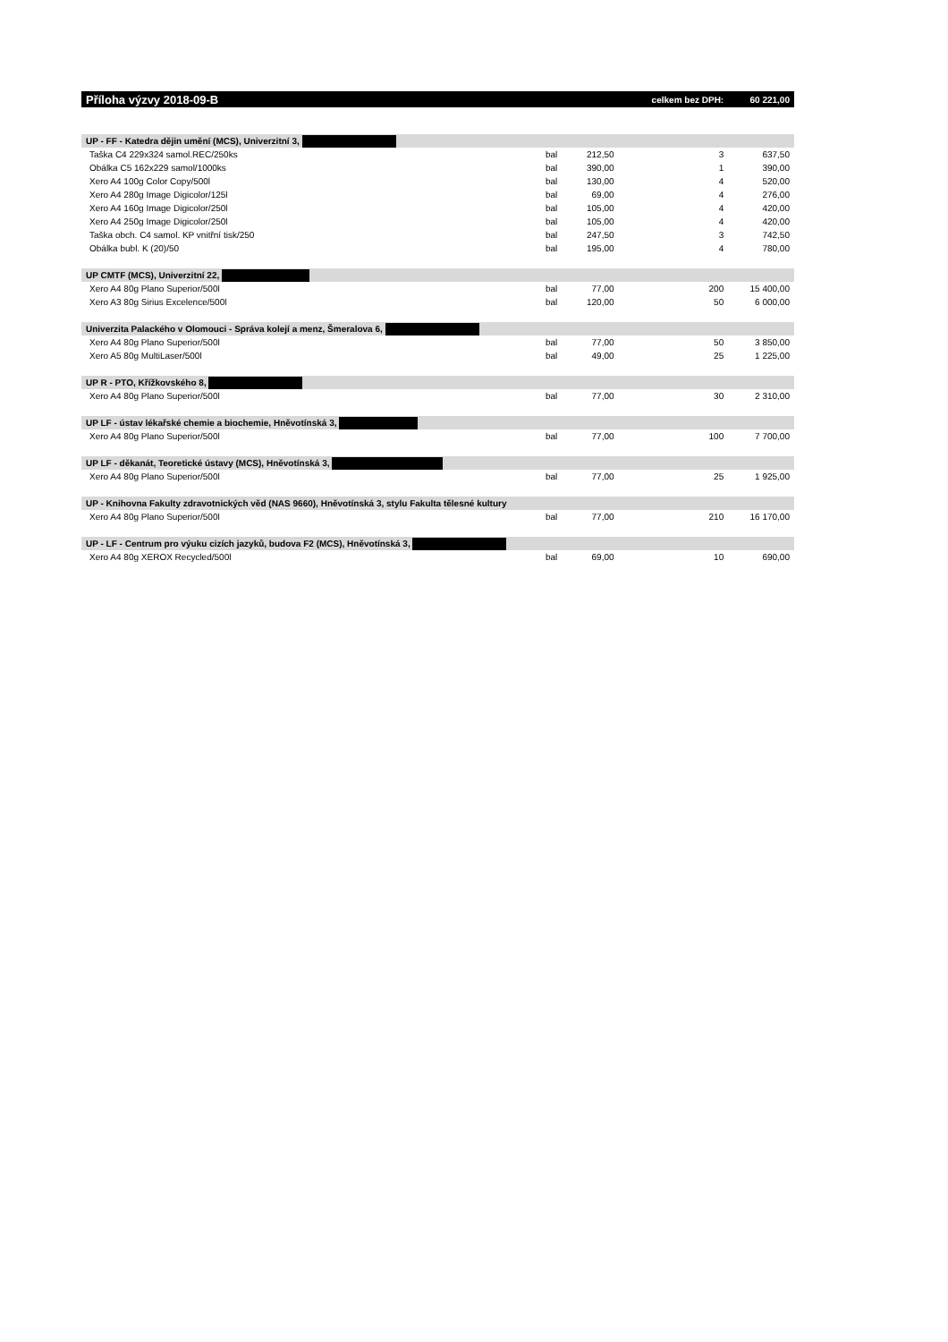| Příloha výzvy 2018-09-B | | | celkem bez DPH: | 60 221,00 |
| --- | --- | --- | --- | --- |
| UP - FF - Katedra dějin umění (MCS), Univerzitní 3, | | | | |
| Taška C4 229x324 samol.REC/250ks | bal | 212,50 | 3 | 637,50 |
| Obálka C5 162x229 samol/1000ks | bal | 390,00 | 1 | 390,00 |
| Xero A4 100g Color Copy/500l | bal | 130,00 | 4 | 520,00 |
| Xero A4 280g Image Digicolor/125l | bal | 69,00 | 4 | 276,00 |
| Xero A4 160g Image Digicolor/250l | bal | 105,00 | 4 | 420,00 |
| Xero A4 250g Image Digicolor/250l | bal | 105,00 | 4 | 420,00 |
| Taška obch. C4 samol. KP vnitřní tisk/250 | bal | 247,50 | 3 | 742,50 |
| Obálka bubl. K (20)/50 | bal | 195,00 | 4 | 780,00 |
| UP CMTF (MCS), Univerzitní 22, | | | | |
| Xero A4 80g Plano Superior/500l | bal | 77,00 | 200 | 15 400,00 |
| Xero A3 80g Sirius Excelence/500l | bal | 120,00 | 50 | 6 000,00 |
| Univerzita Palackého v Olomouci - Správa kolejí a menz, Šmeralova 6, | | | | |
| Xero A4 80g Plano Superior/500l | bal | 77,00 | 50 | 3 850,00 |
| Xero A5 80g MultiLaser/500l | bal | 49,00 | 25 | 1 225,00 |
| UP R - PTO, Křížkovského 8, | | | | |
| Xero A4 80g Plano Superior/500l | bal | 77,00 | 30 | 2 310,00 |
| UP LF - ústav lékařské chemie a biochemie, Hněvotínská 3, | | | | |
| Xero A4 80g Plano Superior/500l | bal | 77,00 | 100 | 7 700,00 |
| UP LF - děkanát, Teoretické ústavy (MCS), Hněvotínská 3, | | | | |
| Xero A4 80g Plano Superior/500l | bal | 77,00 | 25 | 1 925,00 |
| UP - Knihovna Fakulty zdravotnických věd (NAS 9660), Hněvotínská 3, stylu Fakulta tělesné kultury | | | | |
| Xero A4 80g Plano Superior/500l | bal | 77,00 | 210 | 16 170,00 |
| UP - LF - Centrum pro výuku cizích jazyků, budova F2 (MCS), Hněvotínská 3, | | | | |
| Xero A4 80g XEROX Recycled/500l | bal | 69,00 | 10 | 690,00 |